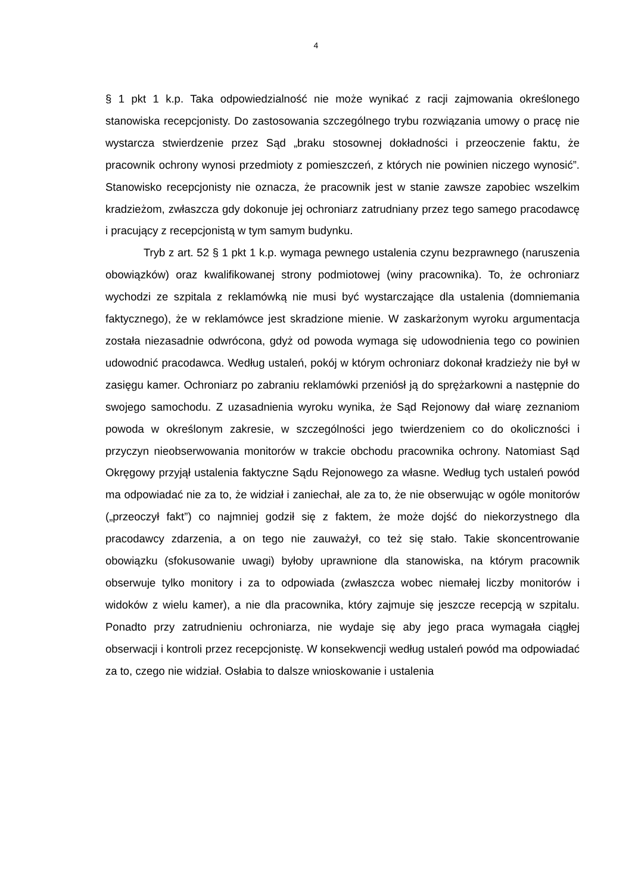4
§ 1 pkt 1 k.p. Taka odpowiedzialność nie może wynikać z racji zajmowania określonego stanowiska recepcjonisty. Do zastosowania szczególnego trybu rozwiązania umowy o pracę nie wystarcza stwierdzenie przez Sąd „braku stosownej dokładności i przeoczenie faktu, że pracownik ochrony wynosi przedmioty z pomieszczeń, z których nie powinien niczego wynosić”. Stanowisko recepcjonisty nie oznacza, że pracownik jest w stanie zawsze zapobiec wszelkim kradzieżom, zwłaszcza gdy dokonuje jej ochroniarz zatrudniany przez tego samego pracodawcę i pracujący z recepcjonistą w tym samym budynku.
Tryb z art. 52 § 1 pkt 1 k.p. wymaga pewnego ustalenia czynu bezprawnego (naruszenia obowiązków) oraz kwalifikowanej strony podmiotowej (winy pracownika). To, że ochroniarz wychodzi ze szpitala z reklamówką nie musi być wystarczające dla ustalenia (domniemania faktycznego), że w reklamówce jest skradzione mienie. W zaskarżonym wyroku argumentacja została niezasadnie odwrócona, gdyż od powoda wymaga się udowodnienia tego co powinien udowodnić pracodawca. Według ustaleń, pokój w którym ochroniarz dokonał kradzieży nie był w zasięgu kamer. Ochroniarz po zabraniu reklamówki przeniósł ją do sprężarkowni a następnie do swojego samochodu. Z uzasadnienia wyroku wynika, że Sąd Rejonowy dał wiarę zeznaniom powoda w określonym zakresie, w szczególności jego twierdzeniem co do okoliczności i przyczyn nieobserwowania monitorów w trakcie obchodu pracownika ochrony. Natomiast Sąd Okręgowy przyjął ustalenia faktyczne Sądu Rejonowego za własne. Według tych ustaleń powód ma odpowiadać nie za to, że widział i zaniechał, ale za to, że nie obserwując w ogóle monitorów („przeoczył fakt”) co najmniej godził się z faktem, że może dojść do niekorzystnego dla pracodawcy zdarzenia, a on tego nie zauważył, co też się stało. Takie skoncentrowanie obowiązku (sfokusowanie uwagi) byłoby uprawnione dla stanowiska, na którym pracownik obserwuje tylko monitory i za to odpowiada (zwłaszcza wobec niemałej liczby monitorów i widoków z wielu kamer), a nie dla pracownika, który zajmuje się jeszcze recepcją w szpitalu. Ponadto przy zatrudnieniu ochroniarza, nie wydaje się aby jego praca wymagała ciągłej obserwacji i kontroli przez recepcjonistę. W konsekwencji według ustaleń powód ma odpowiadać za to, czego nie widział. Osłabia to dalsze wnioskowanie i ustalenia